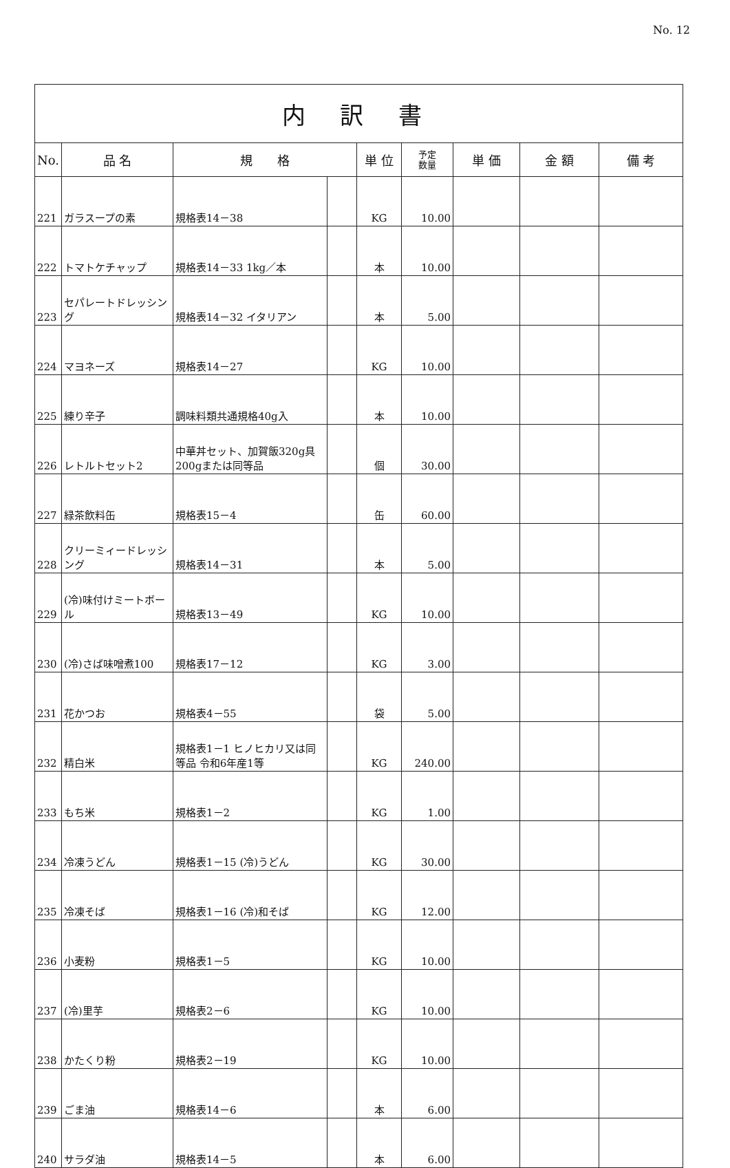No. 12
| 内 訳 書 | | | | | | | | |
| No. | 品 名 | 規 格 | | 単 位 | 予定 数量 | 単 価 | 金 額 | 備 考 |
| 221 | ガラスープの素 | 規格表14－38 | | KG | 10.00 | | | |
| 222 | トマトケチャップ | 規格表14－33 1kg／本 | | 本 | 10.00 | | | |
| 223 | セパレートドレッシング | 規格表14－32 イタリアン | | 本 | 5.00 | | | |
| 224 | マヨネーズ | 規格表14－27 | | KG | 10.00 | | | |
| 225 | 練り辛子 | 調味料類共通規格40g入 | | 本 | 10.00 | | | |
| 226 | レトルトセット2 | 中華丼セット、加賀飯320g具200gまたは同等品 | | 個 | 30.00 | | | |
| 227 | 緑茶飲料缶 | 規格表15－4 | | 缶 | 60.00 | | | |
| 228 | クリーミィードレッシング | 規格表14－31 | | 本 | 5.00 | | | |
| 229 | (冷)味付けミートボール | 規格表13－49 | | KG | 10.00 | | | |
| 230 | (冷)さば味噌煮100 | 規格表17－12 | | KG | 3.00 | | | |
| 231 | 花かつお | 規格表4－55 | | 袋 | 5.00 | | | |
| 232 | 精白米 | 規格表1－1 ヒノヒカリ又は同等品 令和6年産1等 | | KG | 240.00 | | | |
| 233 | もち米 | 規格表1－2 | | KG | 1.00 | | | |
| 234 | 冷凍うどん | 規格表1－15 (冷)うどん | | KG | 30.00 | | | |
| 235 | 冷凍そば | 規格表1－16 (冷)和そば | | KG | 12.00 | | | |
| 236 | 小麦粉 | 規格表1－5 | | KG | 10.00 | | | |
| 237 | (冷)里芋 | 規格表2－6 | | KG | 10.00 | | | |
| 238 | かたくり粉 | 規格表2－19 | | KG | 10.00 | | | |
| 239 | ごま油 | 規格表14－6 | | 本 | 6.00 | | | |
| 240 | サラダ油 | 規格表14－5 | | 本 | 6.00 | | | |